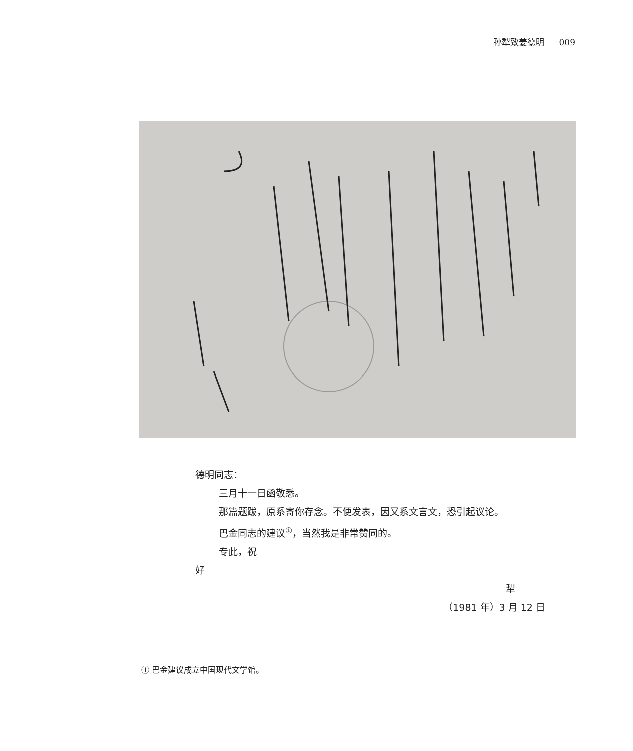孙犁致姜德明 009
德明同志：
三月十一日函敬悉。
那篇题跋，原系寄你存念。不便发表，因又系文言文，恐引起议论。
巴金同志的建议<sup>①</sup>，当然我是非常赞同的。
专此，祝
好
犁
（1981 年）3 月 12 日
① 巴金建议成立中国现代文学馆。